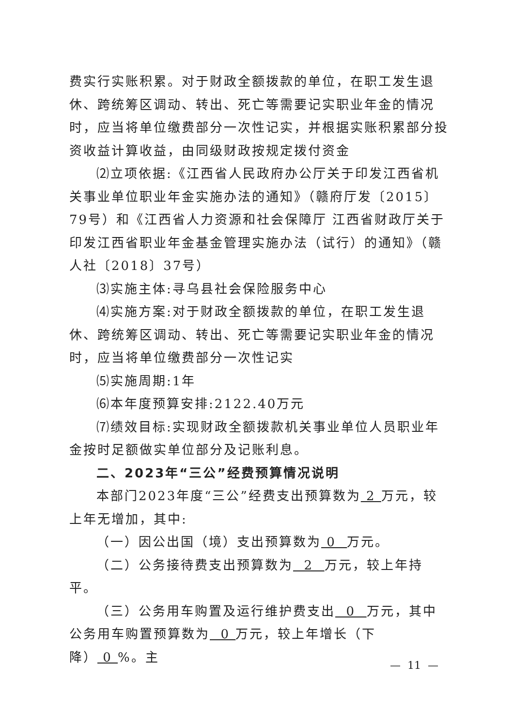费实行实账积累。对于财政全额拨款的单位，在职工发生退休、跨统筹区调动、转出、死亡等需要记实职业年金的情况时，应当将单位缴费部分一次性记实，并根据实账积累部分投资收益计算收益，由同级财政按规定拨付资金
⑵立项依据:《江西省人民政府办公厅关于印发江西省机关事业单位职业年金实施办法的通知》（赣府厅发〔2015〕79号）和《江西省人力资源和社会保障厅 江西省财政厅关于印发江西省职业年金基金管理实施办法（试行）的通知》（赣人社〔2018〕37号）
⑶实施主体:寻乌县社会保险服务中心
⑷实施方案:对于财政全额拨款的单位，在职工发生退休、跨统筹区调动、转出、死亡等需要记实职业年金的情况时，应当将单位缴费部分一次性记实
⑸实施周期:1年
⑹本年度预算安排:2122.40万元
⑺绩效目标:实现财政全额拨款机关事业单位人员职业年金按时足额做实单位部分及记账利息。
二、2023年“三公”经费预算情况说明
本部门2023年度“三公”经费支出预算数为 2 万元，较上年无增加，其中:
（一）因公出国（境）支出预算数为 0 万元。
（二）公务接待费支出预算数为 2 万元，较上年持平。
（三）公务用车购置及运行维护费支出 0 万元，其中公务用车购置预算数为 0 万元，较上年增长（下降） 0 %。主
— 11 —